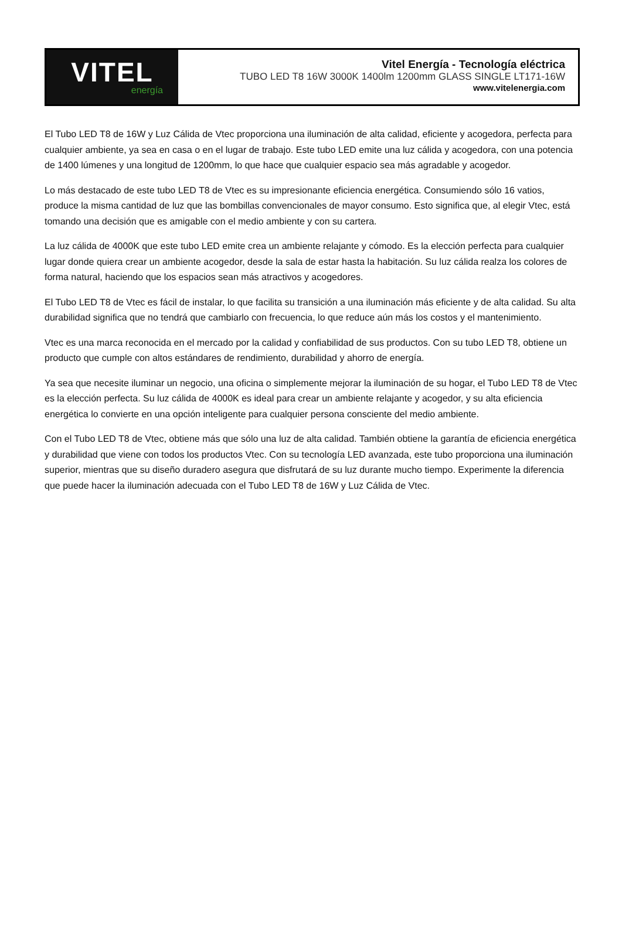VITEL
energía
Vitel Energía - Tecnología eléctrica
TUBO LED T8 16W 3000K 1400lm 1200mm GLASS SINGLE LT171-16W
www.vitelenergia.com
El Tubo LED T8 de 16W y Luz Cálida de Vtec proporciona una iluminación de alta calidad, eficiente y acogedora, perfecta para cualquier ambiente, ya sea en casa o en el lugar de trabajo. Este tubo LED emite una luz cálida y acogedora, con una potencia de 1400 lúmenes y una longitud de 1200mm, lo que hace que cualquier espacio sea más agradable y acogedor.
Lo más destacado de este tubo LED T8 de Vtec es su impresionante eficiencia energética. Consumiendo sólo 16 vatios, produce la misma cantidad de luz que las bombillas convencionales de mayor consumo. Esto significa que, al elegir Vtec, está tomando una decisión que es amigable con el medio ambiente y con su cartera.
La luz cálida de 4000K que este tubo LED emite crea un ambiente relajante y cómodo. Es la elección perfecta para cualquier lugar donde quiera crear un ambiente acogedor, desde la sala de estar hasta la habitación. Su luz cálida realza los colores de forma natural, haciendo que los espacios sean más atractivos y acogedores.
El Tubo LED T8 de Vtec es fácil de instalar, lo que facilita su transición a una iluminación más eficiente y de alta calidad. Su alta durabilidad significa que no tendrá que cambiarlo con frecuencia, lo que reduce aún más los costos y el mantenimiento.
Vtec es una marca reconocida en el mercado por la calidad y confiabilidad de sus productos. Con su tubo LED T8, obtiene un producto que cumple con altos estándares de rendimiento, durabilidad y ahorro de energía.
Ya sea que necesite iluminar un negocio, una oficina o simplemente mejorar la iluminación de su hogar, el Tubo LED T8 de Vtec es la elección perfecta. Su luz cálida de 4000K es ideal para crear un ambiente relajante y acogedor, y su alta eficiencia energética lo convierte en una opción inteligente para cualquier persona consciente del medio ambiente.
Con el Tubo LED T8 de Vtec, obtiene más que sólo una luz de alta calidad. También obtiene la garantía de eficiencia energética y durabilidad que viene con todos los productos Vtec. Con su tecnología LED avanzada, este tubo proporciona una iluminación superior, mientras que su diseño duradero asegura que disfrutará de su luz durante mucho tiempo. Experimente la diferencia que puede hacer la iluminación adecuada con el Tubo LED T8 de 16W y Luz Cálida de Vtec.